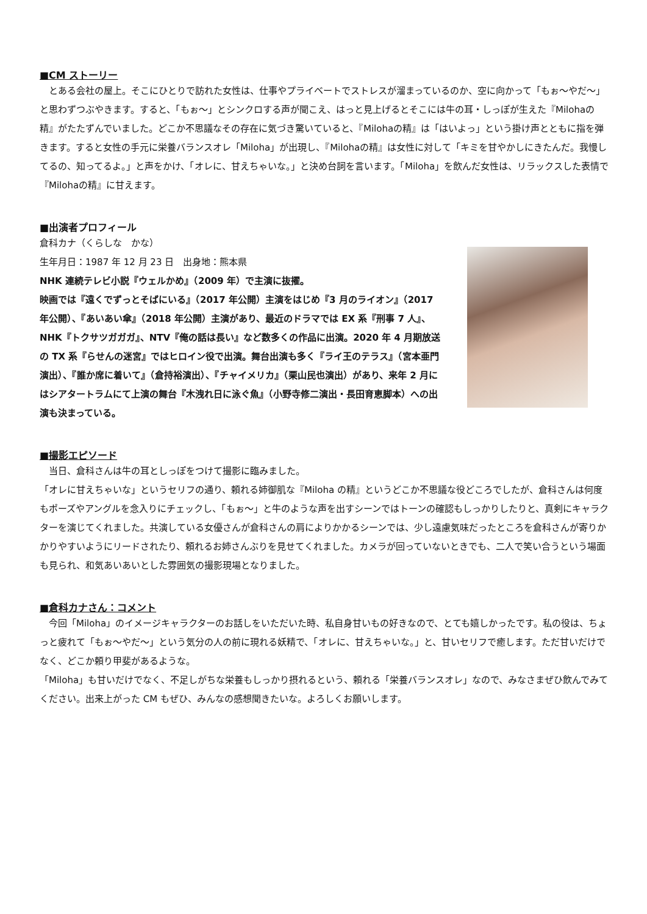■CM ストーリー
　とある会社の屋上。そこにひとりで訪れた女性は、仕事やプライベートでストレスが溜まっているのか、空に向かって「もぉ〜やだ〜」と思わずつぶやきます。すると、「もぉ〜」とシンクロする声が聞こえ、はっと見上げるとそこには牛の耳・しっぽが生えた『Milohaの精』がたたずんでいました。どこか不思議なその存在に気づき驚いていると、『Milohaの精』は「はいよっ」という掛け声とともに指を弾きます。すると女性の手元に栄養バランスオレ「Miloha」が出現し、『Milohaの精』は女性に対して「キミを甘やかしにきたんだ。我慢してるの、知ってるよ。」と声をかけ、「オレに、甘えちゃいな。」と決め台詞を言います。「Miloha」を飲んだ女性は、リラックスした表情で『Milohaの精』に甘えます。
■出演者プロフィール
倉科カナ（くらしな　かな）
生年月日：1987 年 12 月 23 日　出身地：熊本県
NHK 連続テレビ小説『ウェルかめ』（2009 年）で主演に抜擢。
映画では『遠くでずっとそばにいる』（2017 年公開）主演をはじめ『3 月のライオン』（2017 年公開）、『あいあい傘』（2018 年公開）主演があり、最近のドラマでは EX 系『刑事 7 人』、NHK『トクサツガガガ』、NTV『俺の話は長い』など数多くの作品に出演。2020 年 4 月期放送の TX 系『らせんの迷宮』ではヒロイン役で出演。舞台出演も多く『ライ王のテラス』（宮本亜門演出）、『誰か席に着いて』（倉持裕演出）、『チャイメリカ』（栗山民也演出）があり、来年 2 月にはシアタートラムにて上演の舞台『木洩れ日に泳ぐ魚』（小野寺修二演出・長田育恵脚本）への出演も決まっている。
■撮影エピソード
　当日、倉科さんは牛の耳としっぽをつけて撮影に臨みました。
「オレに甘えちゃいな」というセリフの通り、頼れる姉御肌な『Miloha の精』というどこか不思議な役どころでしたが、倉科さんは何度もポーズやアングルを念入りにチェックし、「もぉ〜」と牛のような声を出すシーンではトーンの確認もしっかりしたりと、真剣にキャラクターを演じてくれました。共演している女優さんが倉科さんの肩によりかかるシーンでは、少し遠慮気味だったところを倉科さんが寄りかかりやすいようにリードされたり、頼れるお姉さんぶりを見せてくれました。カメラが回っていないときでも、二人で笑い合うという場面も見られ、和気あいあいとした雰囲気の撮影現場となりました。
■倉科カナさん：コメント
　今回「Miloha」のイメージキャラクターのお話しをいただいた時、私自身甘いもの好きなので、とても嬉しかったです。私の役は、ちょっと疲れて「もぉ〜やだ〜」という気分の人の前に現れる妖精で、「オレに、甘えちゃいな。」と、甘いセリフで癒します。ただ甘いだけでなく、どこか頼り甲斐があるような。
「Miloha」も甘いだけでなく、不足しがちな栄養もしっかり摂れるという、頼れる「栄養バランスオレ」なので、みなさまぜひ飲んでみてください。出来上がった CM もぜひ、みんなの感想聞きたいな。よろしくお願いします。